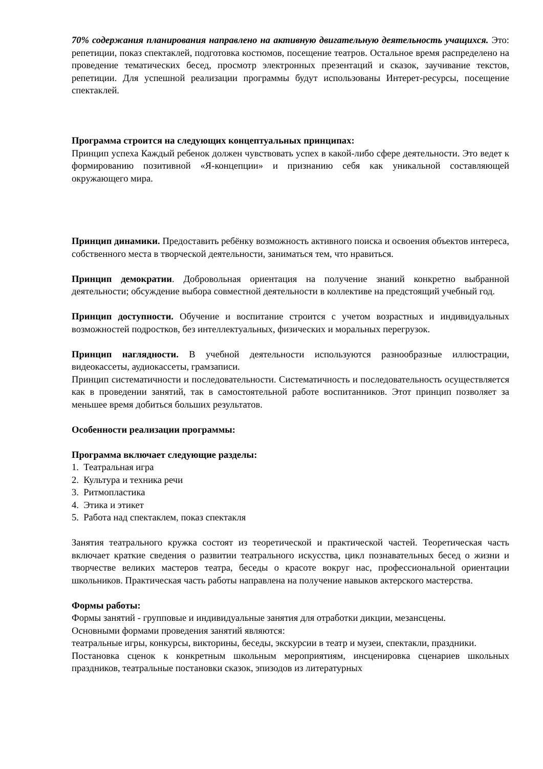70% содержания планирования направлено на активную двигательную деятельность учащихся. Это: репетиции, показ спектаклей, подготовка костюмов, посещение театров. Остальное время распределено на проведение тематических бесед, просмотр электронных презентаций и сказок, заучивание текстов, репетиции. Для успешной реализации программы будут использованы Интерет-ресурсы, посещение спектаклей.
Программа строится на следующих концептуальных принципах:
Принцип успеха Каждый ребенок должен чувствовать успех в какой-либо сфере деятельности. Это ведет к формированию позитивной «Я-концепции» и признанию себя как уникальной составляющей окружающего мира.
Принцип динамики. Предоставить ребёнку возможность активного поиска и освоения объектов интереса, собственного места в творческой деятельности, заниматься тем, что нравиться.
Принцип демократии. Добровольная ориентация на получение знаний конкретно выбранной деятельности; обсуждение выбора совместной деятельности в коллективе на предстоящий учебный год.
Принцип доступности. Обучение и воспитание строится с учетом возрастных и индивидуальных возможностей подростков, без интеллектуальных, физических и моральных перегрузок.
Принцип наглядности. В учебной деятельности используются разнообразные иллюстрации, видеокассеты, аудиокассеты, грамзаписи.
Принцип систематичности и последовательности. Систематичность и последовательность осуществляется как в проведении занятий, так в самостоятельной работе воспитанников. Этот принцип позволяет за меньшее время добиться больших результатов.
Особенности реализации программы:
Программа включает следующие разделы:
1. Театральная игра
2. Культура и техника речи
3. Ритмопластика
4. Этика и этикет
5. Работа над спектаклем, показ спектакля
Занятия театрального кружка состоят из теоретической и практической частей. Теоретическая часть включает краткие сведения о развитии театрального искусства, цикл познавательных бесед о жизни и творчестве великих мастеров театра, беседы о красоте вокруг нас, профессиональной ориентации школьников. Практическая часть работы направлена на получение навыков актерского мастерства.
Формы работы:
Формы занятий - групповые и индивидуальные занятия для отработки дикции, мезансцены.
Основными формами проведения занятий являются:
театральные игры, конкурсы, викторины, беседы, экскурсии в театр и музеи, спектакли, праздники.
Постановка сценок к конкретным школьным мероприятиям, инсценировка сценариев школьных праздников, театральные постановки сказок, эпизодов из литературных